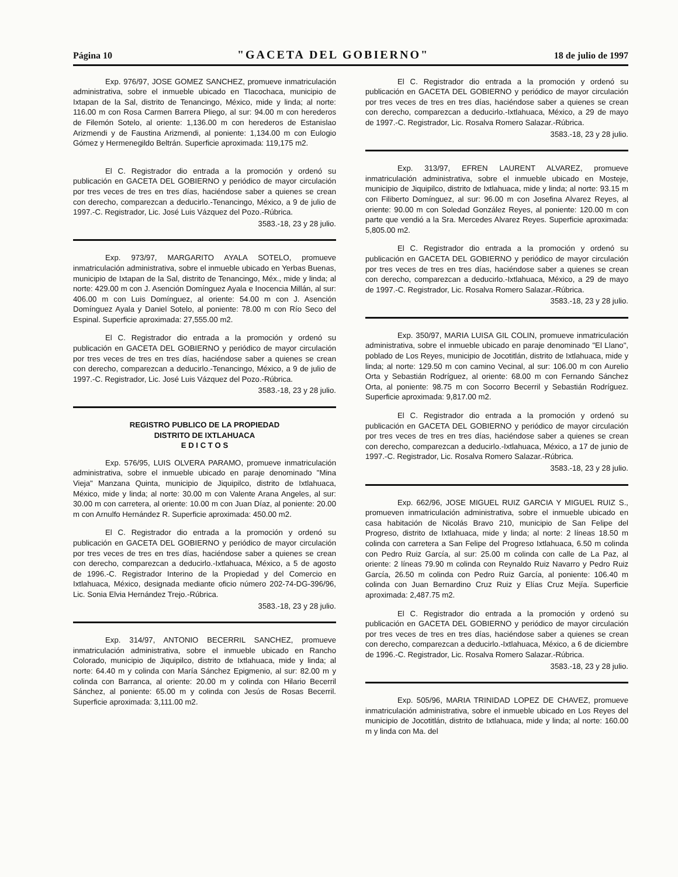Página 10 "GACETA DEL GOBIERNO" 18 de julio de 1997
Exp. 976/97, JOSE GOMEZ SANCHEZ, promueve inmatriculación administrativa, sobre el inmueble ubicado en Tlacochaca, municipio de Ixtapan de la Sal, distrito de Tenancingo, México, mide y linda; al norte: 116.00 m con Rosa Carmen Barrera Pliego, al sur: 94.00 m con herederos de Filemón Sotelo, al oriente: 1,136.00 m con herederos de Estanislao Arizmendi y de Faustina Arizmendi, al poniente: 1,134.00 m con Eulogio Gómez y Hermenegildo Beltrán. Superficie aproximada: 119,175 m2.
El C. Registrador dio entrada a la promoción y ordenó su publicación en GACETA DEL GOBIERNO y periódico de mayor circulación por tres veces de tres en tres días, haciéndose saber a quienes se crean con derecho, comparezcan a deducirlo.-Tenancingo, México, a 9 de julio de 1997.-C. Registrador, Lic. José Luis Vázquez del Pozo.-Rúbrica.
3583.-18, 23 y 28 julio.
Exp. 973/97, MARGARITO AYALA SOTELO, promueve inmatriculación administrativa, sobre el inmueble ubicado en Yerbas Buenas, municipio de Ixtapan de la Sal, distrito de Tenancingo, Méx., mide y linda; al norte: 429.00 m con J. Asención Domínguez Ayala e Inocencia Millán, al sur: 406.00 m con Luis Domínguez, al oriente: 54.00 m con J. Asención Domínguez Ayala y Daniel Sotelo, al poniente: 78.00 m con Río Seco del Espinal. Superficie aproximada: 27,555.00 m2.
El C. Registrador dio entrada a la promoción y ordenó su publicación en GACETA DEL GOBIERNO y periódico de mayor circulación por tres veces de tres en tres días, haciéndose saber a quienes se crean con derecho, comparezcan a deducirlo.-Tenancingo, México, a 9 de julio de 1997.-C. Registrador, Lic. José Luis Vázquez del Pozo.-Rúbrica.
3583.-18, 23 y 28 julio.
REGISTRO PUBLICO DE LA PROPIEDAD
DISTRITO DE IXTLAHUACA
E D I C T O S
Exp. 576/95, LUIS OLVERA PARAMO, promueve inmatriculación administrativa, sobre el inmueble ubicado en paraje denominado "Mina Vieja" Manzana Quinta, municipio de Jiquipilco, distrito de Ixtlahuaca, México, mide y linda; al norte: 30.00 m con Valente Arana Angeles, al sur: 30.00 m con carretera, al oriente: 10.00 m con Juan Díaz, al poniente: 20.00 m con Arnulfo Hernández R. Superficie aproximada: 450.00 m2.
El C. Registrador dio entrada a la promoción y ordenó su publicación en GACETA DEL GOBIERNO y periódico de mayor circulación por tres veces de tres en tres días, haciéndose saber a quienes se crean con derecho, comparezcan a deducirlo.-Ixtlahuaca, México, a 5 de agosto de 1996.-C. Registrador Interino de la Propiedad y del Comercio en Ixtlahuaca, México, designada mediante oficio número 202-74-DG-396/96, Lic. Sonia Elvia Hernández Trejo.-Rúbrica.
3583.-18, 23 y 28 julio.
Exp. 314/97, ANTONIO BECERRIL SANCHEZ, promueve inmatriculación administrativa, sobre el inmueble ubicado en Rancho Colorado, municipio de Jiquipilco, distrito de Ixtlahuaca, mide y linda; al norte: 64.40 m y colinda con María Sánchez Epigmenio, al sur: 82.00 m y colinda con Barranca, al oriente: 20.00 m y colinda con Hilario Becerril Sánchez, al poniente: 65.00 m y colinda con Jesús de Rosas Becerril. Superficie aproximada: 3,111.00 m2.
El C. Registrador dio entrada a la promoción y ordenó su publicación en GACETA DEL GOBIERNO y periódico de mayor circulación por tres veces de tres en tres días, haciéndose saber a quienes se crean con derecho, comparezcan a deducirlo.-Ixtlahuaca, México, a 29 de mayo de 1997.-C. Registrador, Lic. Rosalva Romero Salazar.-Rúbrica.
3583.-18, 23 y 28 julio.
Exp. 313/97, EFREN LAURENT ALVAREZ, promueve inmatriculación administrativa, sobre el inmueble ubicado en Mosteje, municipio de Jiquipilco, distrito de Ixtlahuaca, mide y linda; al norte: 93.15 m con Filiberto Domínguez, al sur: 96.00 m con Josefina Alvarez Reyes, al oriente: 90.00 m con Soledad González Reyes, al poniente: 120.00 m con parte que vendió a la Sra. Mercedes Alvarez Reyes. Superficie aproximada: 5,805.00 m2.
El C. Registrador dio entrada a la promoción y ordenó su publicación en GACETA DEL GOBIERNO y periódico de mayor circulación por tres veces de tres en tres días, haciéndose saber a quienes se crean con derecho, comparezcan a deducirlo.-Ixtlahuaca, México, a 29 de mayo de 1997.-C. Registrador, Lic. Rosalva Romero Salazar.-Rúbrica.
3583.-18, 23 y 28 julio.
Exp. 350/97, MARIA LUISA GIL COLIN, promueve inmatriculación administrativa, sobre el inmueble ubicado en paraje denominado "El Llano", poblado de Los Reyes, municipio de Jocotitlán, distrito de Ixtlahuaca, mide y linda; al norte: 129.50 m con camino Vecinal, al sur: 106.00 m con Aurelio Orta y Sebastián Rodríguez, al oriente: 68.00 m con Fernando Sánchez Orta, al poniente: 98.75 m con Socorro Becerril y Sebastián Rodríguez. Superficie aproximada: 9,817.00 m2.
El C. Registrador dio entrada a la promoción y ordenó su publicación en GACETA DEL GOBIERNO y periódico de mayor circulación por tres veces de tres en tres días, haciéndose saber a quienes se crean con derecho, comparezcan a deducirlo.-Ixtlahuaca, México, a 17 de junio de 1997.-C. Registrador, Lic. Rosalva Romero Salazar.-Rúbrica.
3583.-18, 23 y 28 julio.
Exp. 662/96, JOSE MIGUEL RUIZ GARCIA Y MIGUEL RUIZ S., promueven inmatriculación administrativa, sobre el inmueble ubicado en casa habitación de Nicolás Bravo 210, municipio de San Felipe del Progreso, distrito de Ixtlahuaca, mide y linda; al norte: 2 líneas 18.50 m colinda con carretera a San Felipe del Progreso Ixtlahuaca, 6.50 m colinda con Pedro Ruiz García, al sur: 25.00 m colinda con calle de La Paz, al oriente: 2 líneas 79.90 m colinda con Reynaldo Ruiz Navarro y Pedro Ruiz García, 26.50 m colinda con Pedro Ruiz García, al poniente: 106.40 m colinda con Juan Bernardino Cruz Ruiz y Elías Cruz Mejía. Superficie aproximada: 2,487.75 m2.
El C. Registrador dio entrada a la promoción y ordenó su publicación en GACETA DEL GOBIERNO y periódico de mayor circulación por tres veces de tres en tres días, haciéndose saber a quienes se crean con derecho, comparezcan a deducirlo.-Ixtlahuaca, México, a 6 de diciembre de 1996.-C. Registrador, Lic. Rosalva Romero Salazar.-Rúbrica.
3583.-18, 23 y 28 julio.
Exp. 505/96, MARIA TRINIDAD LOPEZ DE CHAVEZ, promueve inmatriculación administrativa, sobre el inmueble ubicado en Los Reyes del municipio de Jocotitlán, distrito de Ixtlahuaca, mide y linda; al norte: 160.00 m y linda con Ma. del